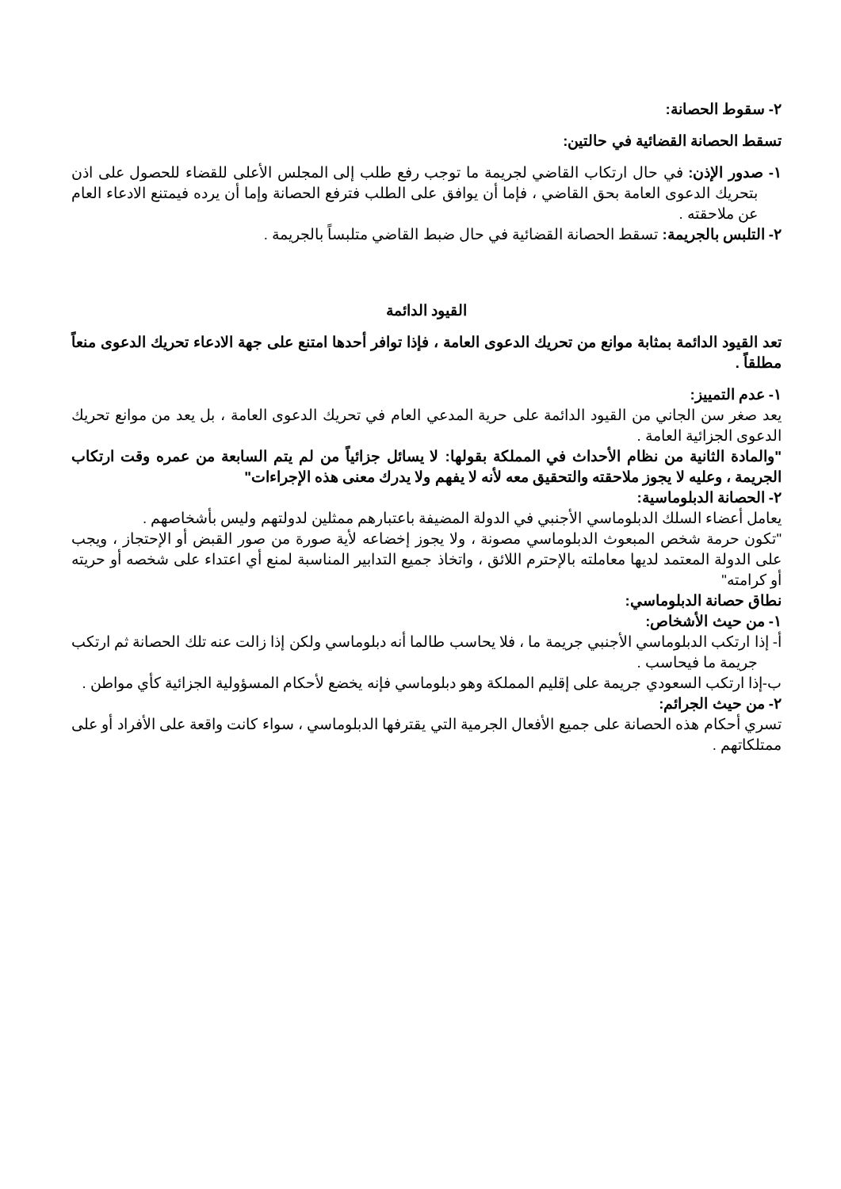٢- سقوط الحصانة:
تسقط الحصانة القضائية في حالتين:
١- صدور الإذن: في حال ارتكاب القاضي لجريمة ما توجب رفع طلب إلى المجلس الأعلى للقضاء للحصول على اذن بتحريك الدعوى العامة بحق القاضي ، فإما أن يوافق على الطلب فترفع الحصانة وإما أن يرده فيمتنع الادعاء العام عن ملاحقته .
٢- التلبس بالجريمة: تسقط الحصانة القضائية في حال ضبط القاضي متلبساً بالجريمة .
القيود الدائمة
تعد القيود الدائمة بمثابة موانع من تحريك الدعوى العامة ، فإذا توافر أحدها امتنع على جهة الادعاء تحريك الدعوى منعاً مطلقاً .
١- عدم التمييز:
يعد صغر سن الجاني من القيود الدائمة على حرية المدعي العام في تحريك الدعوى العامة ، بل يعد من موانع تحريك الدعوى الجزائية العامة .
"والمادة الثانية من نظام الأحداث في المملكة بقولها: لا يسائل جزائياً من لم يتم السابعة من عمره وقت ارتكاب الجريمة ، وعليه لا يجوز ملاحقته والتحقيق معه لأنه لا يفهم ولا يدرك معنى هذه الإجراءات"
٢- الحصانة الدبلوماسية:
يعامل أعضاء السلك الدبلوماسي الأجنبي في الدولة المضيفة باعتبارهم ممثلين لدولتهم وليس بأشخاصهم .
"تكون حرمة شخص المبعوث الدبلوماسي مصونة ، ولا يجوز إخضاعه لأية صورة من صور القبض أو الإحتجاز ، ويجب على الدولة المعتمد لديها معاملته بالإحترم اللائق ، واتخاذ جميع التدابير المناسبة لمنع أي اعتداء على شخصه أو حريته أو كرامته"
نطاق حصانة الدبلوماسي:
١- من حيث الأشخاص:
أ- إذا ارتكب الدبلوماسي الأجنبي جريمة ما ، فلا يحاسب طالما أنه دبلوماسي ولكن إذا زالت عنه تلك الحصانة ثم ارتكب جريمة ما فيحاسب .
ب-إذا ارتكب السعودي جريمة على إقليم المملكة وهو دبلوماسي فإنه يخضع لأحكام المسؤولية الجزائية كأي مواطن .
٢- من حيث الجرائم:
تسري أحكام هذه الحصانة على جميع الأفعال الجرمية التي يقترفها الدبلوماسي ، سواء كانت واقعة على الأفراد أو على ممتلكاتهم .